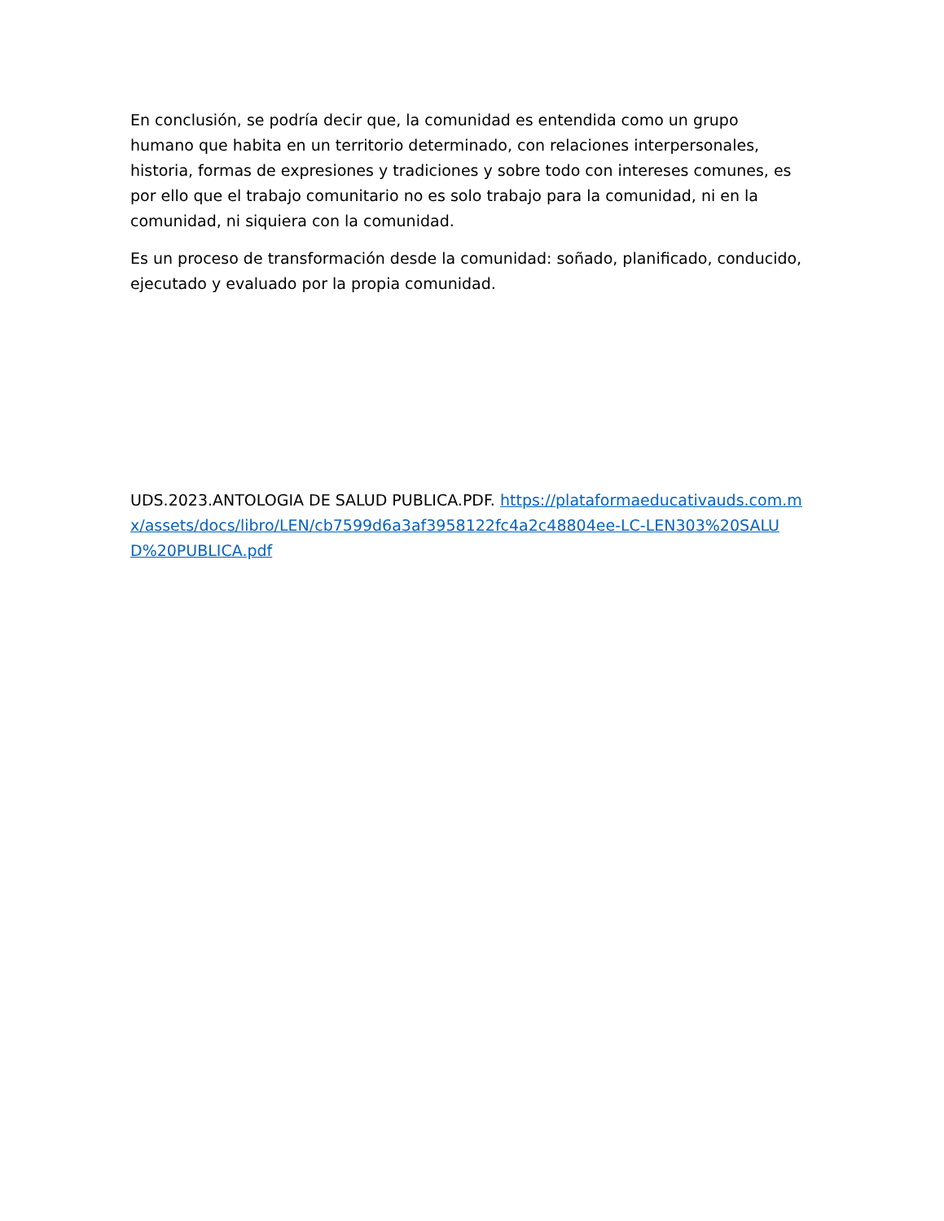En conclusión, se podría decir que, la comunidad es entendida como un grupo humano que habita en un territorio determinado, con relaciones interpersonales, historia, formas de expresiones y tradiciones y sobre todo con intereses comunes, es por ello que el trabajo comunitario no es solo trabajo para la comunidad, ni en la comunidad, ni siquiera con la comunidad.
Es un proceso de transformación desde la comunidad: soñado, planificado, conducido, ejecutado y evaluado por la propia comunidad.
UDS.2023.ANTOLOGIA DE SALUD PUBLICA.PDF. https://plataformaeducativauds.com.mx/assets/docs/libro/LEN/cb7599d6a3af3958122fc4a2c48804ee-LC-LEN303%20SALUD%20PUBLICA.pdf